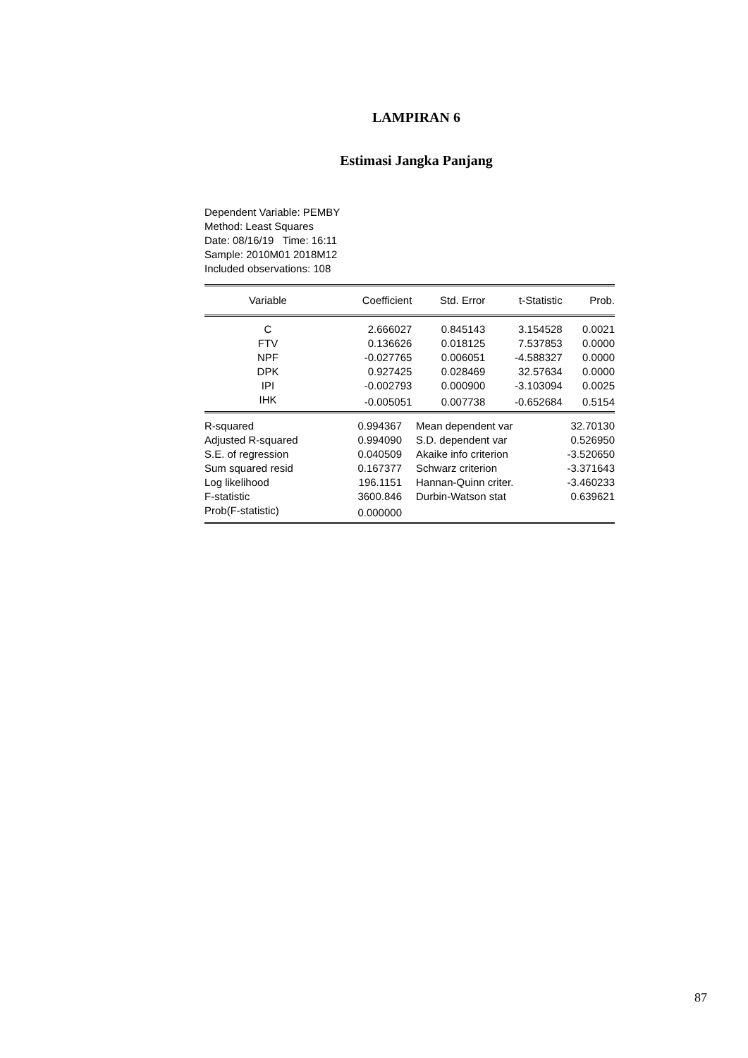LAMPIRAN 6
Estimasi Jangka Panjang
Dependent Variable: PEMBY
Method: Least Squares
Date: 08/16/19 Time: 16:11
Sample: 2010M01 2018M12
Included observations: 108
| Variable | Coefficient | Std. Error | t-Statistic | Prob. |
| --- | --- | --- | --- | --- |
| C | 2.666027 | 0.845143 | 3.154528 | 0.0021 |
| FTV | 0.136626 | 0.018125 | 7.537853 | 0.0000 |
| NPF | -0.027765 | 0.006051 | -4.588327 | 0.0000 |
| DPK | 0.927425 | 0.028469 | 32.57634 | 0.0000 |
| IPI | -0.002793 | 0.000900 | -3.103094 | 0.0025 |
| IHK | -0.005051 | 0.007738 | -0.652684 | 0.5154 |
| R-squared | 0.994367 | Mean dependent var | 32.70130 |
| Adjusted R-squared | 0.994090 | S.D. dependent var | 0.526950 |
| S.E. of regression | 0.040509 | Akaike info criterion | -3.520650 |
| Sum squared resid | 0.167377 | Schwarz criterion | -3.371643 |
| Log likelihood | 196.1151 | Hannan-Quinn criter. | -3.460233 |
| F-statistic | 3600.846 | Durbin-Watson stat | 0.639621 |
| Prob(F-statistic) | 0.000000 | | |
87